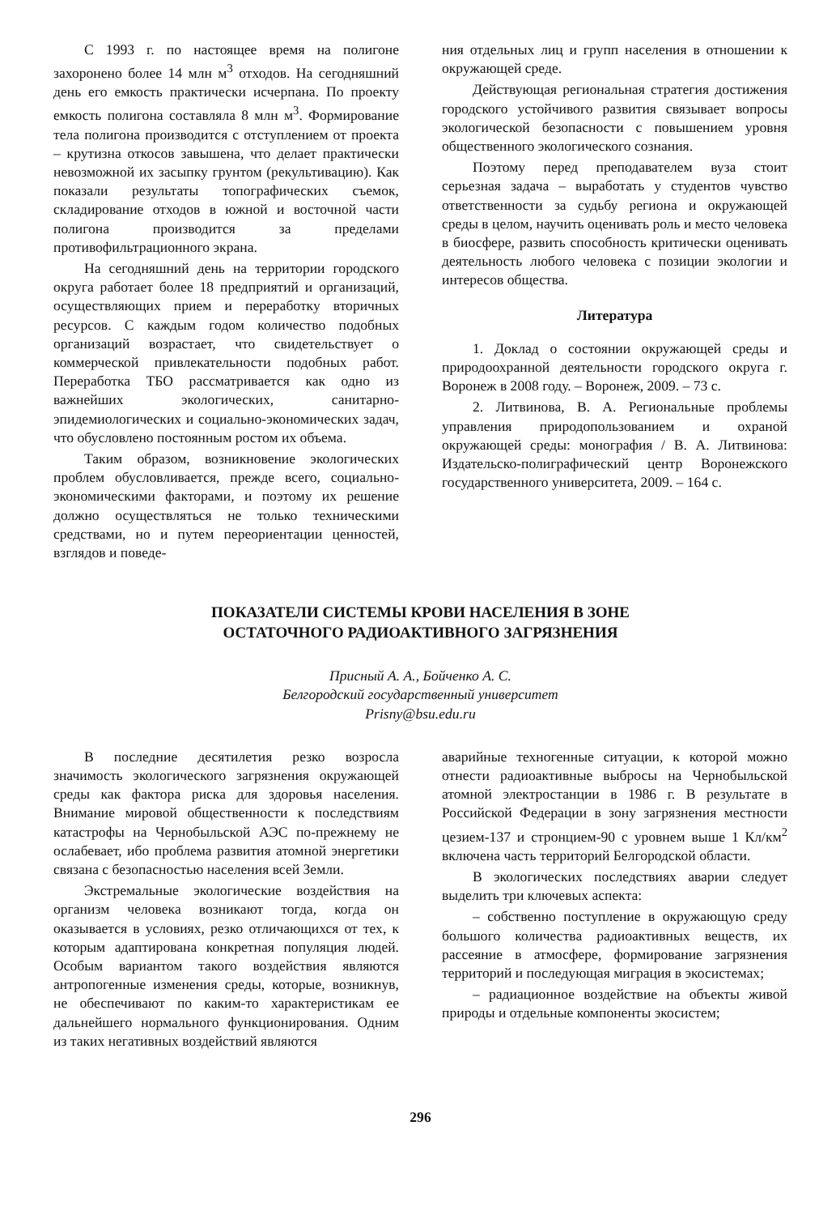С 1993 г. по настоящее время на полигоне захоронено более 14 млн м<sup>3</sup> отходов. На сегодняшний день его емкость практически исчерпана. По проекту емкость полигона составляла 8 млн м<sup>3</sup>. Формирование тела полигона производится с отступлением от проекта – крутизна откосов завышена, что делает практически невозможной их засыпку грунтом (рекультивацию). Как показали результаты топографических съемок, складирование отходов в южной и восточной части полигона производится за пределами противофильтрационного экрана.
На сегодняшний день на территории городского округа работает более 18 предприятий и организаций, осуществляющих прием и переработку вторичных ресурсов. С каждым годом количество подобных организаций возрастает, что свидетельствует о коммерческой привлекательности подобных работ. Переработка ТБО рассматривается как одно из важнейших экологических, санитарно-эпидемиологических и социально-экономических задач, что обусловлено постоянным ростом их объема.
Таким образом, возникновение экологических проблем обусловливается, прежде всего, социально-экономическими факторами, и поэтому их решение должно осуществляться не только техническими средствами, но и путем переориентации ценностей, взглядов и поведе-
ния отдельных лиц и групп населения в отношении к окружающей среде.
Действующая региональная стратегия достижения городского устойчивого развития связывает вопросы экологической безопасности с повышением уровня общественного экологического сознания.
Поэтому перед преподавателем вуза стоит серьезная задача – выработать у студентов чувство ответственности за судьбу региона и окружающей среды в целом, научить оценивать роль и место человека в биосфере, развить способность критически оценивать деятельность любого человека с позиции экологии и интересов общества.
Литература
1. Доклад о состоянии окружающей среды и природоохранной деятельности городского округа г. Воронеж в 2008 году. – Воронеж, 2009. – 73 с.
2. Литвинова, В. А. Региональные проблемы управления природопользованием и охраной окружающей среды: монография / В. А. Литвинова: Издательско-полиграфический центр Воронежского государственного университета, 2009. – 164 с.
ПОКАЗАТЕЛИ СИСТЕМЫ КРОВИ НАСЕЛЕНИЯ В ЗОНЕ
ОСТАТОЧНОГО РАДИОАКТИВНОГО ЗАГРЯЗНЕНИЯ
Присный А. А., Бойченко А. С.
Белгородский государственный университет
Prisny@bsu.edu.ru
В последние десятилетия резко возросла значимость экологического загрязнения окружающей среды как фактора риска для здоровья населения. Внимание мировой общественности к последствиям катастрофы на Чернобыльской АЭС по-прежнему не ослабевает, ибо проблема развития атомной энергетики связана с безопасностью населения всей Земли.
Экстремальные экологические воздействия на организм человека возникают тогда, когда он оказывается в условиях, резко отличающихся от тех, к которым адаптирована конкретная популяция людей. Особым вариантом такого воздействия являются антропогенные изменения среды, которые, возникнув, не обеспечивают по каким-то характеристикам ее дальнейшего нормального функционирования. Одним из таких негативных воздействий являются
аварийные техногенные ситуации, к которой можно отнести радиоактивные выбросы на Чернобыльской атомной электростанции в 1986 г. В результате в Российской Федерации в зону загрязнения местности цезием-137 и стронцием-90 с уровнем выше 1 Кл/км<sup>2</sup> включена часть территорий Белгородской области.
В экологических последствиях аварии следует выделить три ключевых аспекта:
– собственно поступление в окружающую среду большого количества радиоактивных веществ, их рассеяние в атмосфере, формирование загрязнения территорий и последующая миграция в экосистемах;
– радиационное воздействие на объекты живой природы и отдельные компоненты экосистем;
296